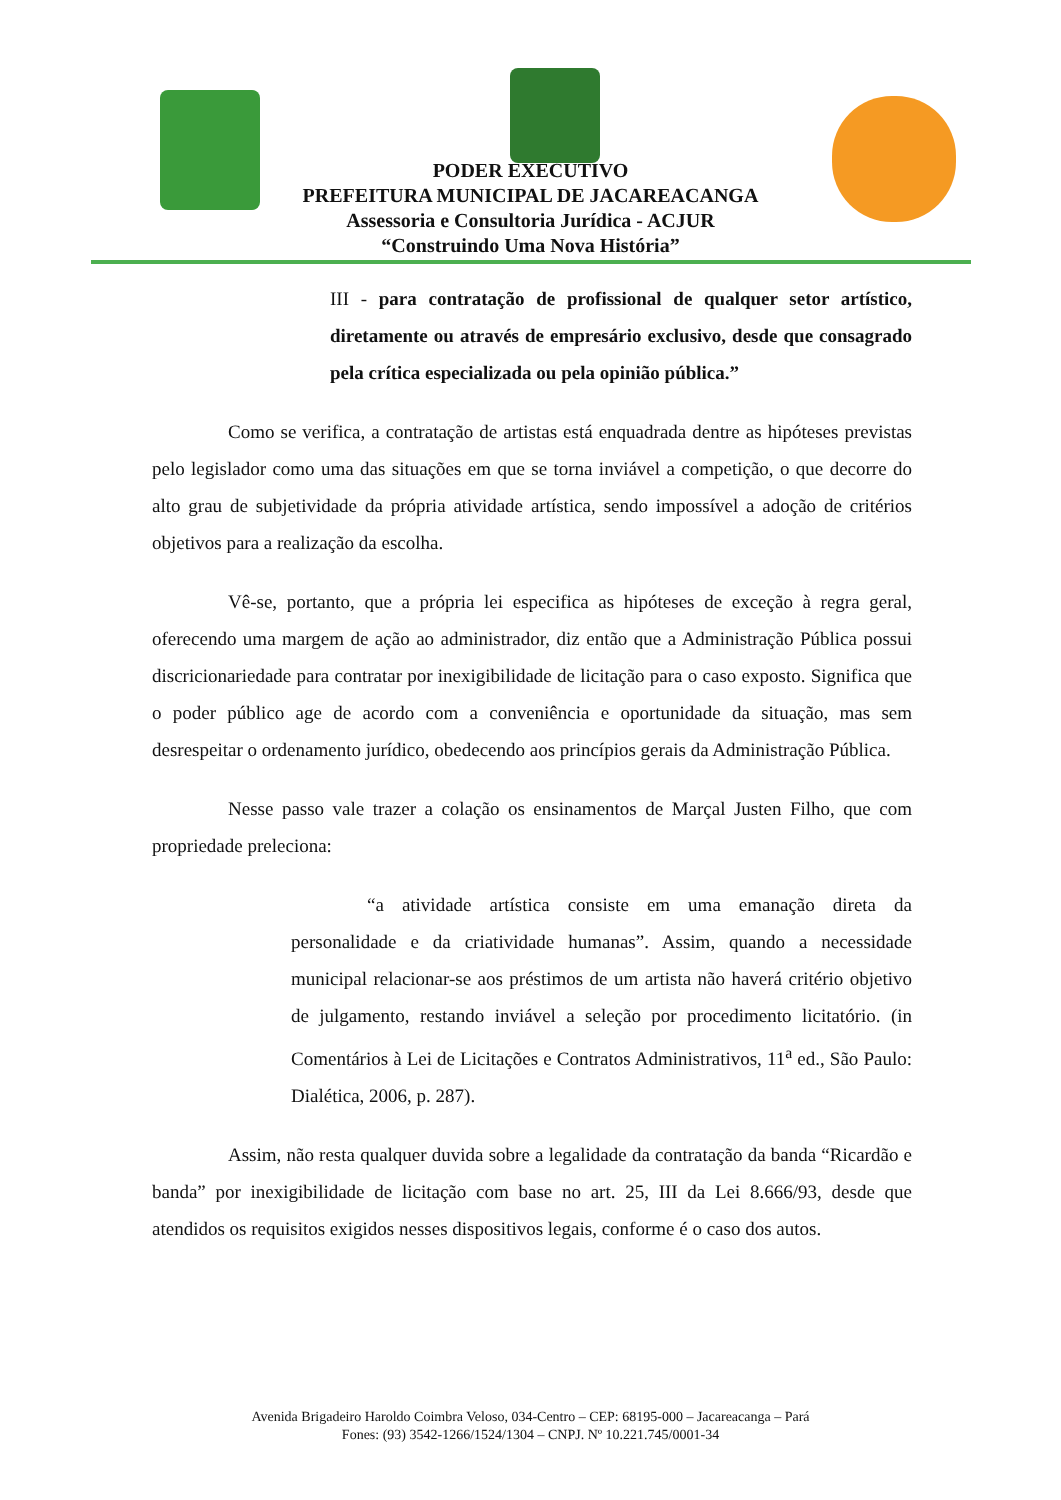PODER EXECUTIVO
PREFEITURA MUNICIPAL DE JACAREACANGA
Assessoria e Consultoria Jurídica - ACJUR
“Construindo Uma Nova História”
III - para contratação de profissional de qualquer setor artístico, diretamente ou através de empresário exclusivo, desde que consagrado pela crítica especializada ou pela opinião pública.”
Como se verifica, a contratação de artistas está enquadrada dentre as hipóteses previstas pelo legislador como uma das situações em que se torna inviável a competição, o que decorre do alto grau de subjetividade da própria atividade artística, sendo impossível a adoção de critérios objetivos para a realização da escolha.
Vê-se, portanto, que a própria lei especifica as hipóteses de exceção à regra geral, oferecendo uma margem de ação ao administrador, diz então que a Administração Pública possui discricionariedade para contratar por inexigibilidade de licitação para o caso exposto. Significa que o poder público age de acordo com a conveniência e oportunidade da situação, mas sem desrespeitar o ordenamento jurídico, obedecendo aos princípios gerais da Administração Pública.
Nesse passo vale trazer a colação os ensinamentos de Marçal Justen Filho, que com propriedade preleciona:
“a atividade artística consiste em uma emanação direta da personalidade e da criatividade humanas”. Assim, quando a necessidade municipal relacionar-se aos préstimos de um artista não haverá critério objetivo de julgamento, restando inviável a seleção por procedimento licitatório. (in Comentários à Lei de Licitações e Contratos Administrativos, 11<sup>a</sup> ed., São Paulo: Dialética, 2006, p. 287).
Assim, não resta qualquer duvida sobre a legalidade da contratação da banda “Ricardão e banda” por inexigibilidade de licitação com base no art. 25, III da Lei 8.666/93, desde que atendidos os requisitos exigidos nesses dispositivos legais, conforme é o caso dos autos.
Avenida Brigadeiro Haroldo Coimbra Veloso, 034-Centro – CEP: 68195-000 – Jacareacanga – Pará
Fones: (93) 3542-1266/1524/1304 – CNPJ. Nº 10.221.745/0001-34